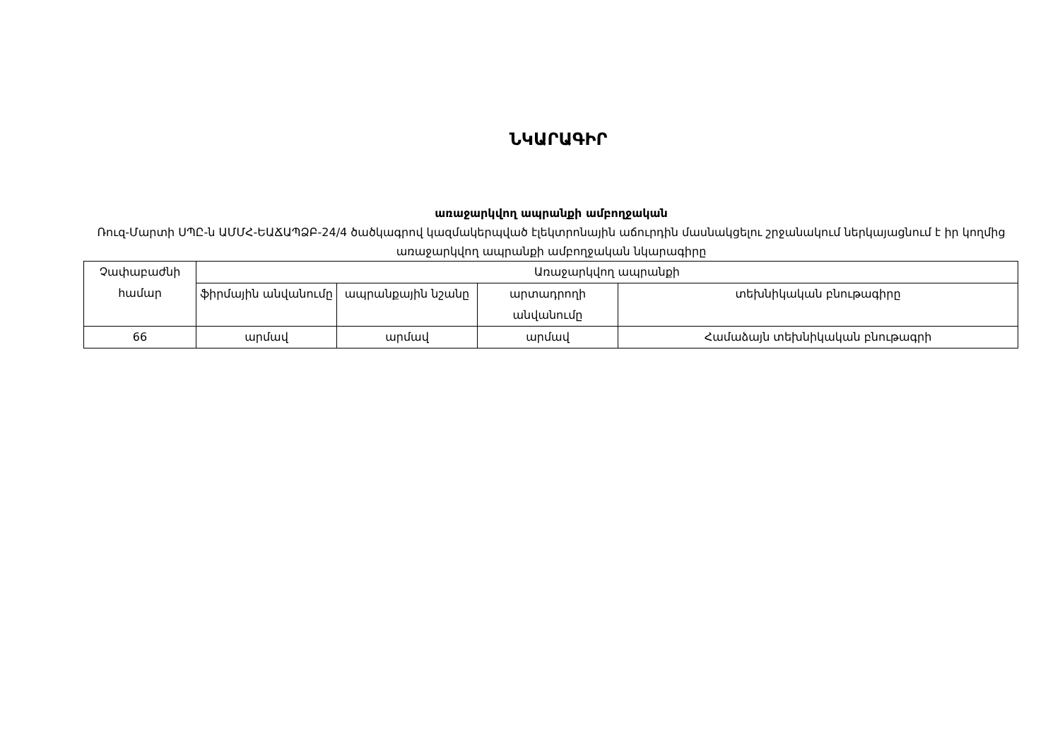ՆԿԱՐԱԳԻՐ
առաջարկվող ապրանքի ամբողջական
Ռուզ-Մարտի ՍՊԸ-ն ԱՄՄՀ-ԵԱՃԱՊՁԲ-24/4 ծածկագրով կազմակերպված էլեկտրոնային աճուրդին մասնակցելու շրջանակում ներկայացնում է իր կողմից առաջարկվող ապրանքի ամբողջական նկարագիրը
| Չափաբաժնի համար | Առաջարկվող ապրանքի | | | |
| --- | --- | --- | --- | --- |
| | ֆիրմային անվանումը | ապրանքային նշանը | արտադրողի անվանումը | տեխնիկական բնութագիրը |
| 66 | արմավ | արմավ | արմավ | Համաձայն տեխնիկական բնութագրի |